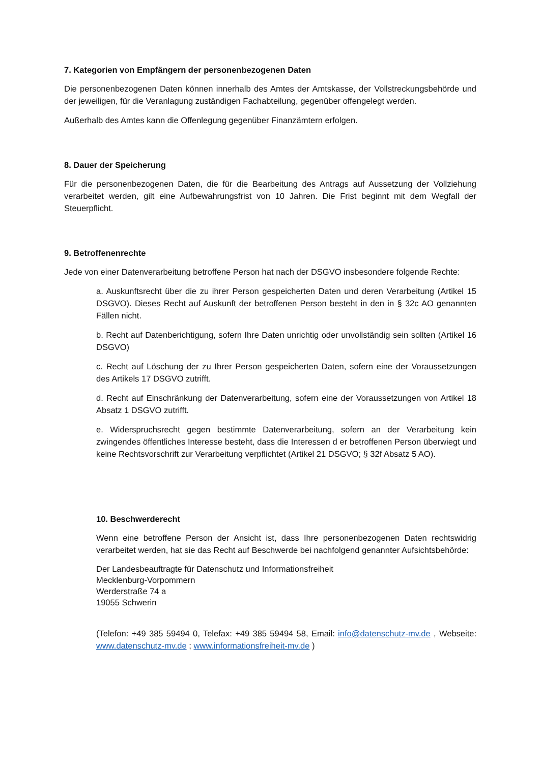7. Kategorien von Empfängern der personenbezogenen Daten
Die personenbezogenen Daten können innerhalb des Amtes der Amtskasse, der Vollstreckungsbehörde und der jeweiligen, für die Veranlagung zuständigen Fachabteilung, gegenüber offengelegt werden.
Außerhalb des Amtes kann die Offenlegung gegenüber Finanzämtern erfolgen.
8. Dauer der Speicherung
Für die personenbezogenen Daten, die für die Bearbeitung des Antrags auf Aussetzung der Vollziehung verarbeitet werden, gilt eine Aufbewahrungsfrist von 10 Jahren. Die Frist beginnt mit dem Wegfall der Steuerpflicht.
9. Betroffenenrechte
Jede von einer Datenverarbeitung betroffene Person hat nach der DSGVO insbesondere folgende Rechte:
a. Auskunftsrecht über die zu ihrer Person gespeicherten Daten und deren Verarbeitung (Artikel 15 DSGVO). Dieses Recht auf Auskunft der betroffenen Person besteht in den in § 32c AO genannten Fällen nicht.
b. Recht auf Datenberichtigung, sofern Ihre Daten unrichtig oder unvollständig sein sollten (Artikel 16 DSGVO)
c. Recht auf Löschung der zu Ihrer Person gespeicherten Daten, sofern eine der Voraussetzungen des Artikels 17 DSGVO zutrifft.
d. Recht auf Einschränkung der Datenverarbeitung, sofern eine der Voraussetzungen von Artikel 18 Absatz 1 DSGVO zutrifft.
e. Widerspruchsrecht gegen bestimmte Datenverarbeitung, sofern an der Verarbeitung kein zwingendes öffentliches Interesse besteht, dass die Interessen d er betroffenen Person überwiegt und keine Rechtsvorschrift zur Verarbeitung verpflichtet (Artikel 21 DSGVO; § 32f Absatz 5 AO).
10. Beschwerderecht
Wenn eine betroffene Person der Ansicht ist, dass Ihre personenbezogenen Daten rechtswidrig verarbeitet werden, hat sie das Recht auf Beschwerde bei nachfolgend genannter Aufsichtsbehörde:
Der Landesbeauftragte für Datenschutz und Informationsfreiheit
Mecklenburg-Vorpommern
Werderstraße 74 a
19055 Schwerin
(Telefon: +49 385 59494 0, Telefax: +49 385 59494 58, Email: info@datenschutz-mv.de , Webseite: www.datenschutz-mv.de ; www.informationsfreiheit-mv.de )